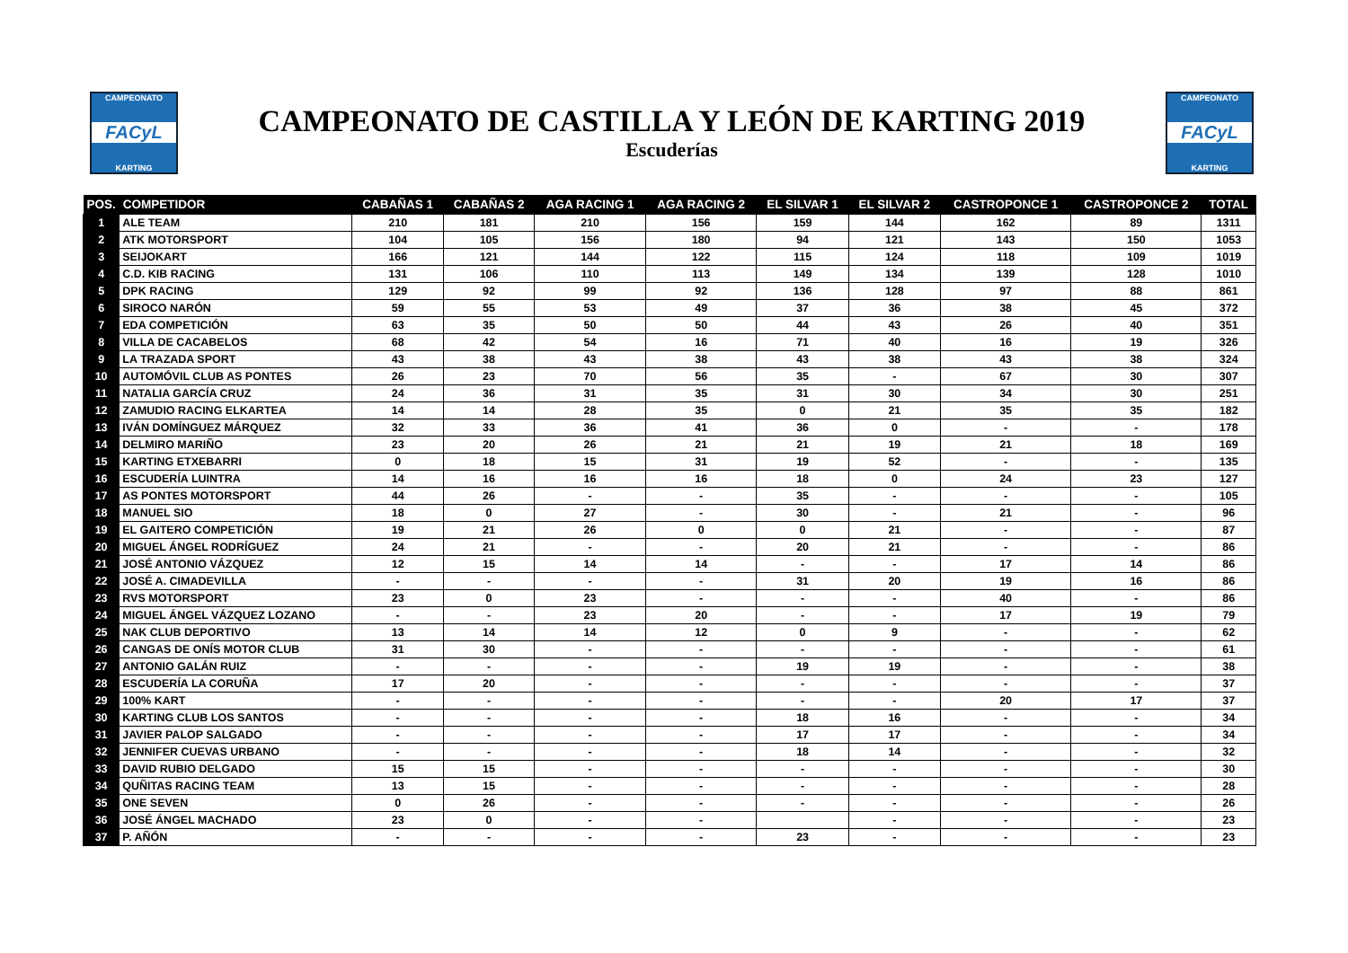CAMPEONATO
FACyL
KARTING
CAMPEONATO DE CASTILLA Y LEÓN DE KARTING 2019
Escuderías
CAMPEONATO
FACyL
KARTING
| POS. | COMPETIDOR | CABAÑAS 1 | CABAÑAS 2 | AGA RACING 1 | AGA RACING 2 | EL SILVAR 1 | EL SILVAR 2 | CASTROPONCE 1 | CASTROPONCE 2 | TOTAL |
| --- | --- | --- | --- | --- | --- | --- | --- | --- | --- | --- |
| 1 | ALE TEAM | 210 | 181 | 210 | 156 | 159 | 144 | 162 | 89 | 1311 |
| 2 | ATK MOTORSPORT | 104 | 105 | 156 | 180 | 94 | 121 | 143 | 150 | 1053 |
| 3 | SEIJOKART | 166 | 121 | 144 | 122 | 115 | 124 | 118 | 109 | 1019 |
| 4 | C.D. KIB RACING | 131 | 106 | 110 | 113 | 149 | 134 | 139 | 128 | 1010 |
| 5 | DPK RACING | 129 | 92 | 99 | 92 | 136 | 128 | 97 | 88 | 861 |
| 6 | SIROCO NARÓN | 59 | 55 | 53 | 49 | 37 | 36 | 38 | 45 | 372 |
| 7 | EDA COMPETICIÓN | 63 | 35 | 50 | 50 | 44 | 43 | 26 | 40 | 351 |
| 8 | VILLA DE CACABELOS | 68 | 42 | 54 | 16 | 71 | 40 | 16 | 19 | 326 |
| 9 | LA TRAZADA SPORT | 43 | 38 | 43 | 38 | 43 | 38 | 43 | 38 | 324 |
| 10 | AUTOMÓVIL CLUB AS PONTES | 26 | 23 | 70 | 56 | 35 | - | 67 | 30 | 307 |
| 11 | NATALIA GARCÍA CRUZ | 24 | 36 | 31 | 35 | 31 | 30 | 34 | 30 | 251 |
| 12 | ZAMUDIO RACING ELKARTEA | 14 | 14 | 28 | 35 | 0 | 21 | 35 | 35 | 182 |
| 13 | IVÁN DOMÍNGUEZ MÁRQUEZ | 32 | 33 | 36 | 41 | 36 | 0 | - | - | 178 |
| 14 | DELMIRO MARIÑO | 23 | 20 | 26 | 21 | 21 | 19 | 21 | 18 | 169 |
| 15 | KARTING ETXEBARRI | 0 | 18 | 15 | 31 | 19 | 52 | - | - | 135 |
| 16 | ESCUDERÍA LUINTRA | 14 | 16 | 16 | 16 | 18 | 0 | 24 | 23 | 127 |
| 17 | AS PONTES MOTORSPORT | 44 | 26 | - | - | 35 | - | - | - | 105 |
| 18 | MANUEL SIO | 18 | 0 | 27 | - | 30 | - | 21 | - | 96 |
| 19 | EL GAITERO COMPETICIÓN | 19 | 21 | 26 | 0 | 0 | 21 | - | - | 87 |
| 20 | MIGUEL ÁNGEL RODRÍGUEZ | 24 | 21 | - | - | 20 | 21 | - | - | 86 |
| 21 | JOSÉ ANTONIO VÁZQUEZ | 12 | 15 | 14 | 14 | - | - | 17 | 14 | 86 |
| 22 | JOSÉ A. CIMADEVILLA | - | - | - | - | 31 | 20 | 19 | 16 | 86 |
| 23 | RVS MOTORSPORT | 23 | 0 | 23 | - | - | - | 40 | - | 86 |
| 24 | MIGUEL ÁNGEL VÁZQUEZ LOZANO | - | - | 23 | 20 | - | - | 17 | 19 | 79 |
| 25 | NAK CLUB DEPORTIVO | 13 | 14 | 14 | 12 | 0 | 9 | - | - | 62 |
| 26 | CANGAS DE ONÍS MOTOR CLUB | 31 | 30 | - | - | - | - | - | - | 61 |
| 27 | ANTONIO GALÁN RUIZ | - | - | - | - | 19 | 19 | - | - | 38 |
| 28 | ESCUDERÍA LA CORUÑA | 17 | 20 | - | - | - | - | - | - | 37 |
| 29 | 100% KART | - | - | - | - | - | - | 20 | 17 | 37 |
| 30 | KARTING CLUB LOS SANTOS | - | - | - | - | 18 | 16 | - | - | 34 |
| 31 | JAVIER PALOP SALGADO | - | - | - | - | 17 | 17 | - | - | 34 |
| 32 | JENNIFER CUEVAS URBANO | - | - | - | - | 18 | 14 | - | - | 32 |
| 33 | DAVID RUBIO DELGADO | 15 | 15 | - | - | - | - | - | - | 30 |
| 34 | QUÑITAS RACING TEAM | 13 | 15 | - | - | - | - | - | - | 28 |
| 35 | ONE SEVEN | 0 | 26 | - | - | - | - | - | - | 26 |
| 36 | JOSÉ ÁNGEL MACHADO | 23 | 0 | - | - | | - | - | - | 23 |
| 37 | P. AÑÓN | - | - | - | - | 23 | - | - | - | 23 |